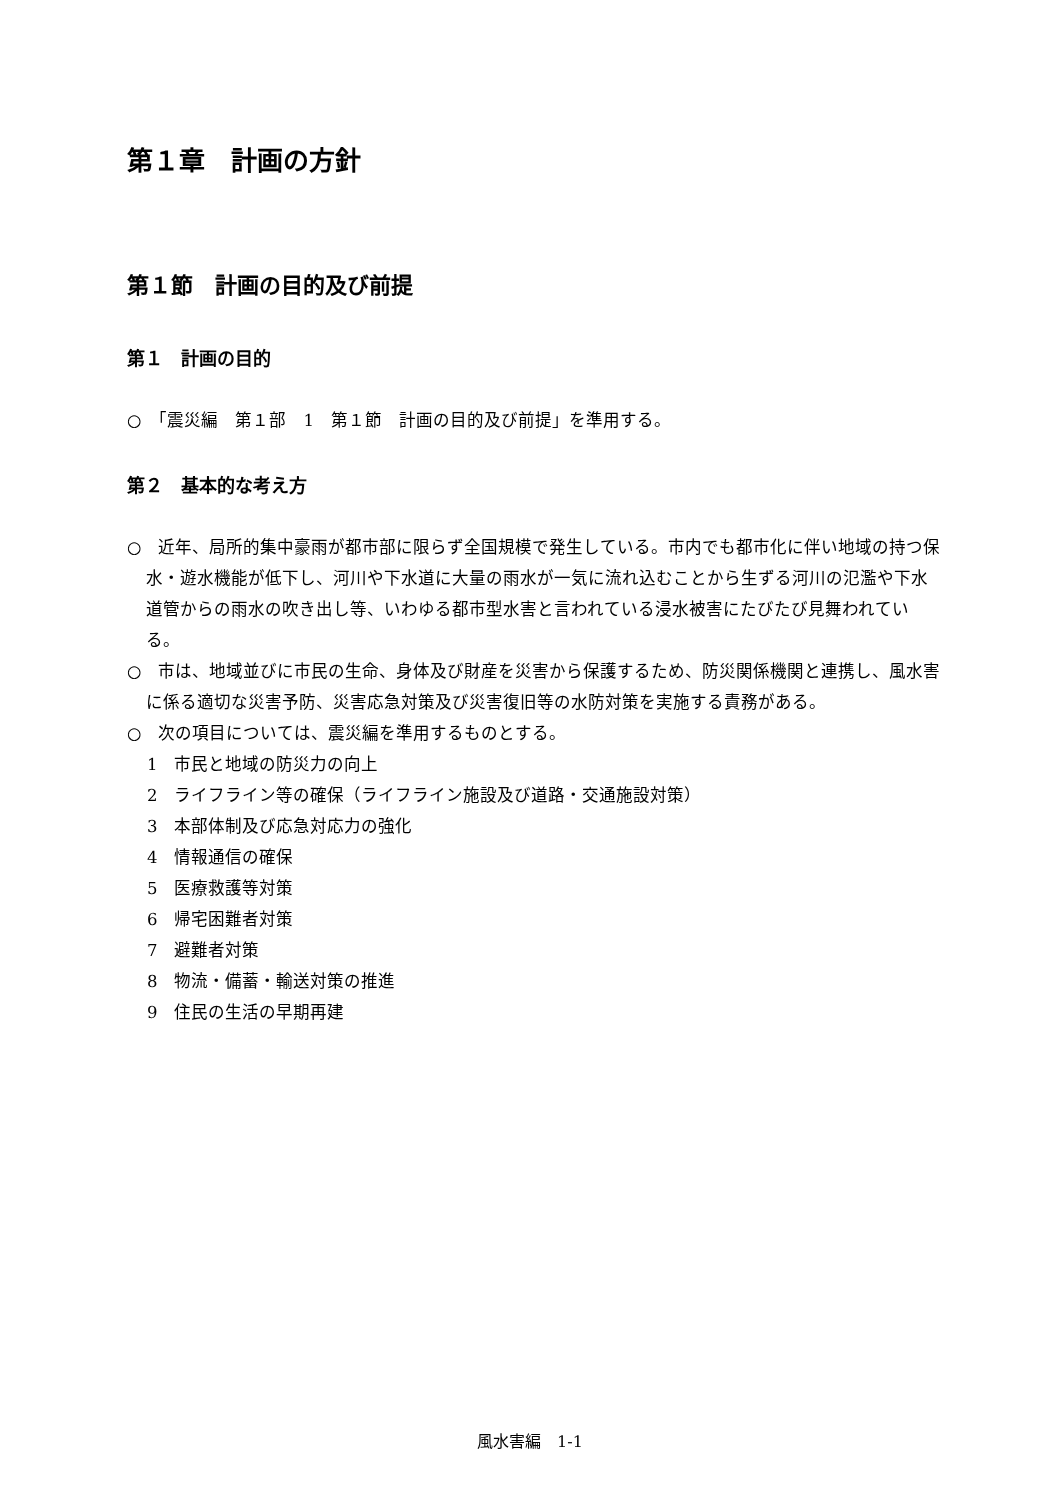第１章　計画の方針
第１節　計画の目的及び前提
第１　計画の目的
○　「震災編　第１部　1　第１節　計画の目的及び前提」を準用する。
第２　基本的な考え方
○　近年、局所的集中豪雨が都市部に限らず全国規模で発生している。市内でも都市化に伴い地域の持つ保水・遊水機能が低下し、河川や下水道に大量の雨水が一気に流れ込むことから生ずる河川の氾濫や下水道管からの雨水の吹き出し等、いわゆる都市型水害と言われている浸水被害にたびたび見舞われている。
○　市は、地域並びに市民の生命、身体及び財産を災害から保護するため、防災関係機関と連携し、風水害に係る適切な災害予防、災害応急対策及び災害復旧等の水防対策を実施する責務がある。
○　次の項目については、震災編を準用するものとする。
1　市民と地域の防災力の向上
2　ライフライン等の確保（ライフライン施設及び道路・交通施設対策）
3　本部体制及び応急対応力の強化
4　情報通信の確保
5　医療救護等対策
6　帰宅困難者対策
7　避難者対策
8　物流・備蓄・輸送対策の推進
9　住民の生活の早期再建
風水害編　1-1